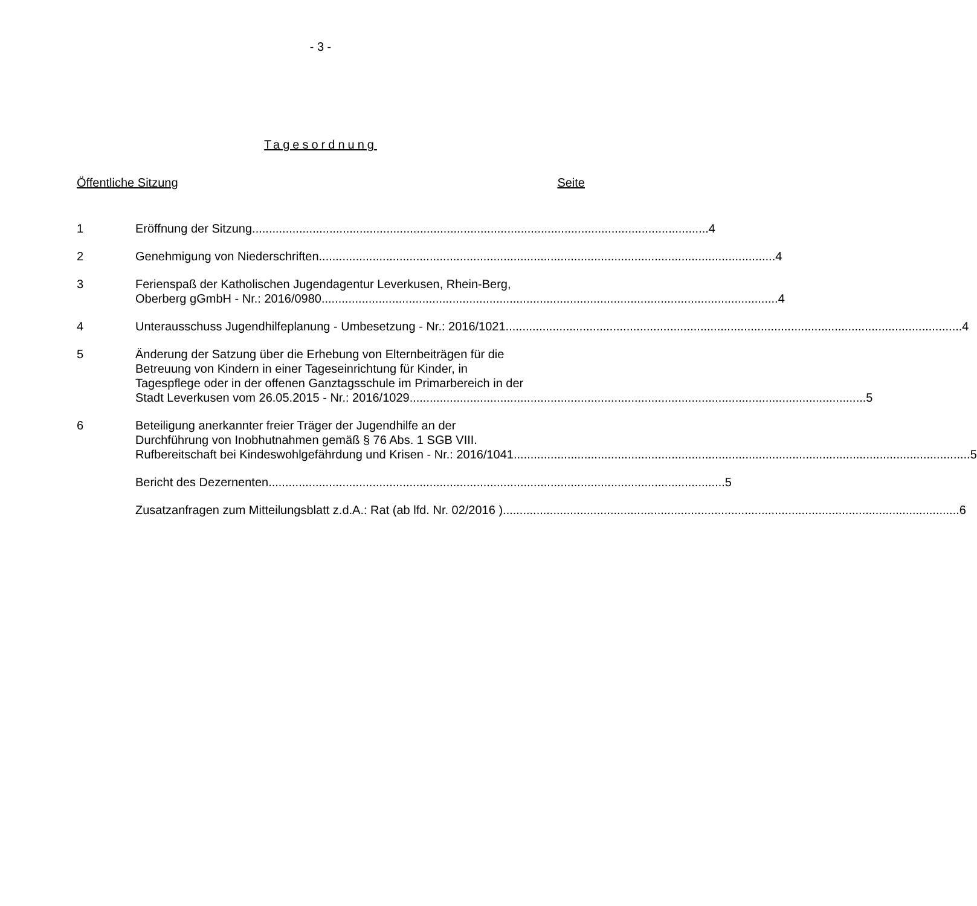- 3 -
Tagesordnung
Öffentliche Sitzung Seite
1 Eröffnung der Sitzung 4
2 Genehmigung von Niederschriften 4
3 Ferienspaß der Katholischen Jugendagentur Leverkusen, Rhein-Berg,
Oberberg gGmbH - Nr.: 2016/0980 4
4 Unterausschuss Jugendhilfeplanung - Umbesetzung - Nr.: 2016/1021 4
5 Änderung der Satzung über die Erhebung von Elternbeiträgen für die
Betreuung von Kindern in einer Tageseinrichtung für Kinder, in
Tagespflege oder in der offenen Ganztagsschule im Primarbereich in der
Stadt Leverkusen vom 26.05.2015 - Nr.: 2016/1029 5
6 Beteiligung anerkannter freier Träger der Jugendhilfe an der
Durchführung von Inobhutnahmen gemäß § 76 Abs. 1 SGB VIII.
Rufbereitschaft bei Kindeswohlgefährdung und Krisen - Nr.: 2016/1041 5
Bericht des Dezernenten 5
Zusatzanfragen zum Mitteilungsblatt z.d.A.: Rat (ab lfd. Nr. 02/2016 ) 6